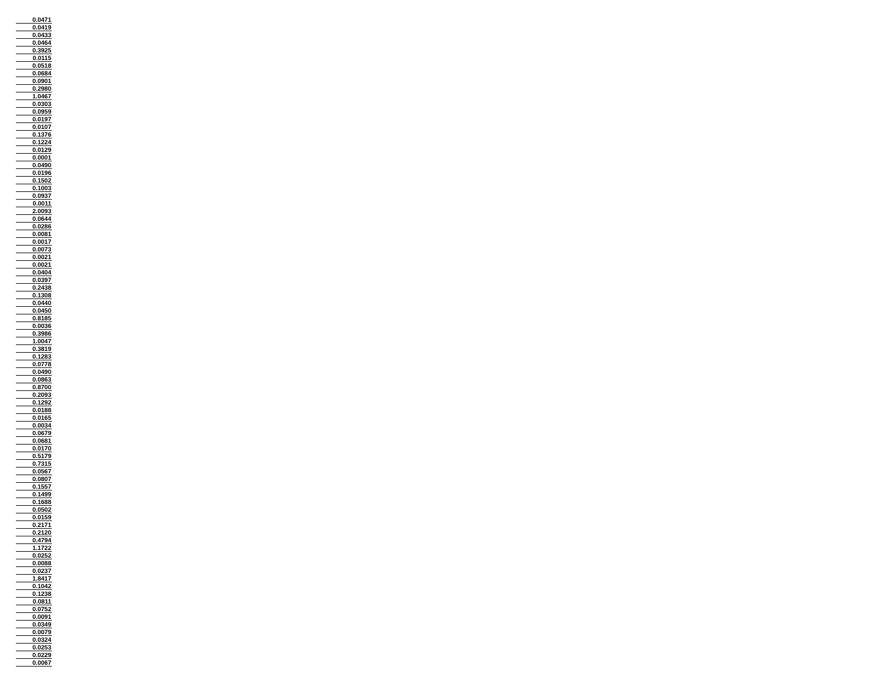| 0.0471 |
| 0.0419 |
| 0.0433 |
| 0.0464 |
| 0.3925 |
| 0.0115 |
| 0.0518 |
| 0.0684 |
| 0.0901 |
| 0.2980 |
| 1.0467 |
| 0.0303 |
| 0.0959 |
| 0.0197 |
| 0.0107 |
| 0.1376 |
| 0.1224 |
| 0.0129 |
| 0.0001 |
| 0.0490 |
| 0.0196 |
| 0.1502 |
| 0.1003 |
| 0.0937 |
| 0.0011 |
| 2.0093 |
| 0.0644 |
| 0.0286 |
| 0.0081 |
| 0.0017 |
| 0.0073 |
| 0.0021 |
| 0.0021 |
| 0.0404 |
| 0.0397 |
| 0.2438 |
| 0.1308 |
| 0.0440 |
| 0.0450 |
| 0.8185 |
| 0.0036 |
| 0.3986 |
| 1.0047 |
| 0.3819 |
| 0.1283 |
| 0.0778 |
| 0.0490 |
| 0.0863 |
| 0.8700 |
| 0.2093 |
| 0.1292 |
| 0.0188 |
| 0.0165 |
| 0.0034 |
| 0.0679 |
| 0.0681 |
| 0.0170 |
| 0.5179 |
| 0.7315 |
| 0.0567 |
| 0.0807 |
| 0.1557 |
| 0.1499 |
| 0.1688 |
| 0.0502 |
| 0.0159 |
| 0.2171 |
| 0.2120 |
| 0.4794 |
| 1.1722 |
| 0.0252 |
| 0.0088 |
| 0.0237 |
| 1.8417 |
| 0.1042 |
| 0.1238 |
| 0.0811 |
| 0.0752 |
| 0.0091 |
| 0.0349 |
| 0.0079 |
| 0.0324 |
| 0.0253 |
| 0.0229 |
| 0.0067 |